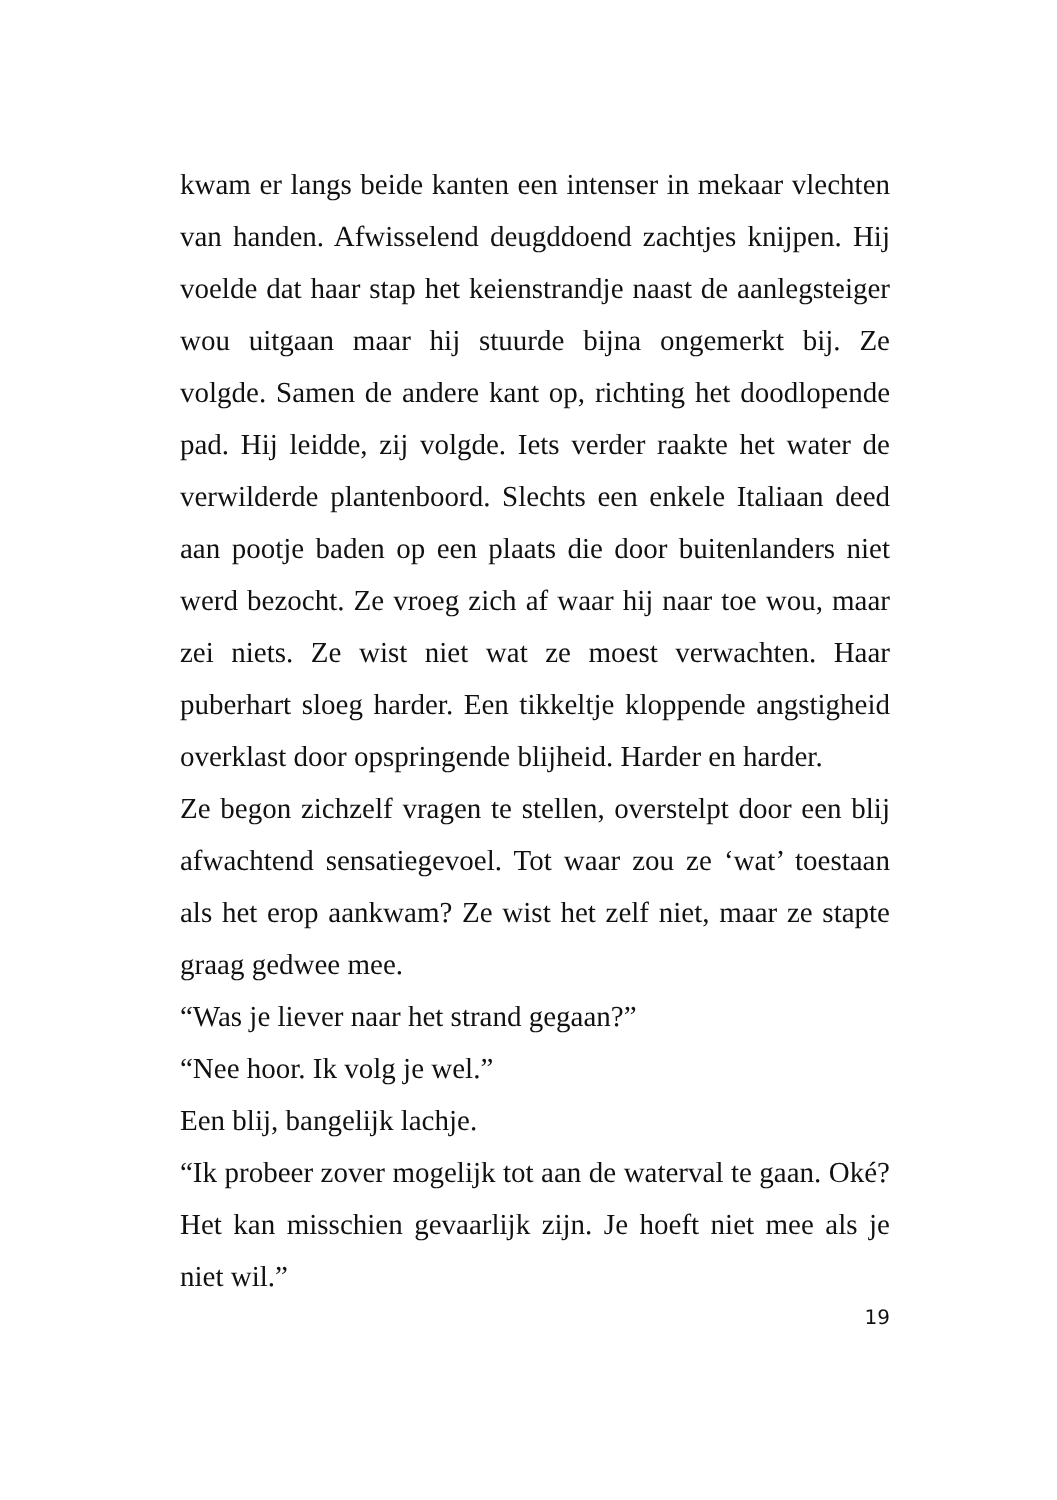kwam er langs beide kanten een intenser in mekaar vlechten van handen. Afwisselend deugddoend zachtjes knijpen. Hij voelde dat haar stap het keienstrandje naast de aanlegsteiger wou uitgaan maar hij stuurde bijna ongemerkt bij. Ze volgde. Samen de andere kant op, richting het doodlopende pad. Hij leidde, zij volgde. Iets verder raakte het water de verwilderde plantenboord. Slechts een enkele Italiaan deed aan pootje baden op een plaats die door buitenlanders niet werd bezocht. Ze vroeg zich af waar hij naar toe wou, maar zei niets. Ze wist niet wat ze moest verwachten. Haar puberhart sloeg harder. Een tikkeltje kloppende angstigheid overklast door opspringende blijheid. Harder en harder.
Ze begon zichzelf vragen te stellen, overstelpt door een blij afwachtend sensatiegevoel. Tot waar zou ze ‘wat’ toestaan als het erop aankwam? Ze wist het zelf niet, maar ze stapte graag gedwee mee.
“Was je liever naar het strand gegaan?”
“Nee hoor. Ik volg je wel.”
Een blij, bangelijk lachje.
“Ik probeer zover mogelijk tot aan de waterval te gaan. Oké? Het kan misschien gevaarlijk zijn. Je hoeft niet mee als je niet wil.”
19